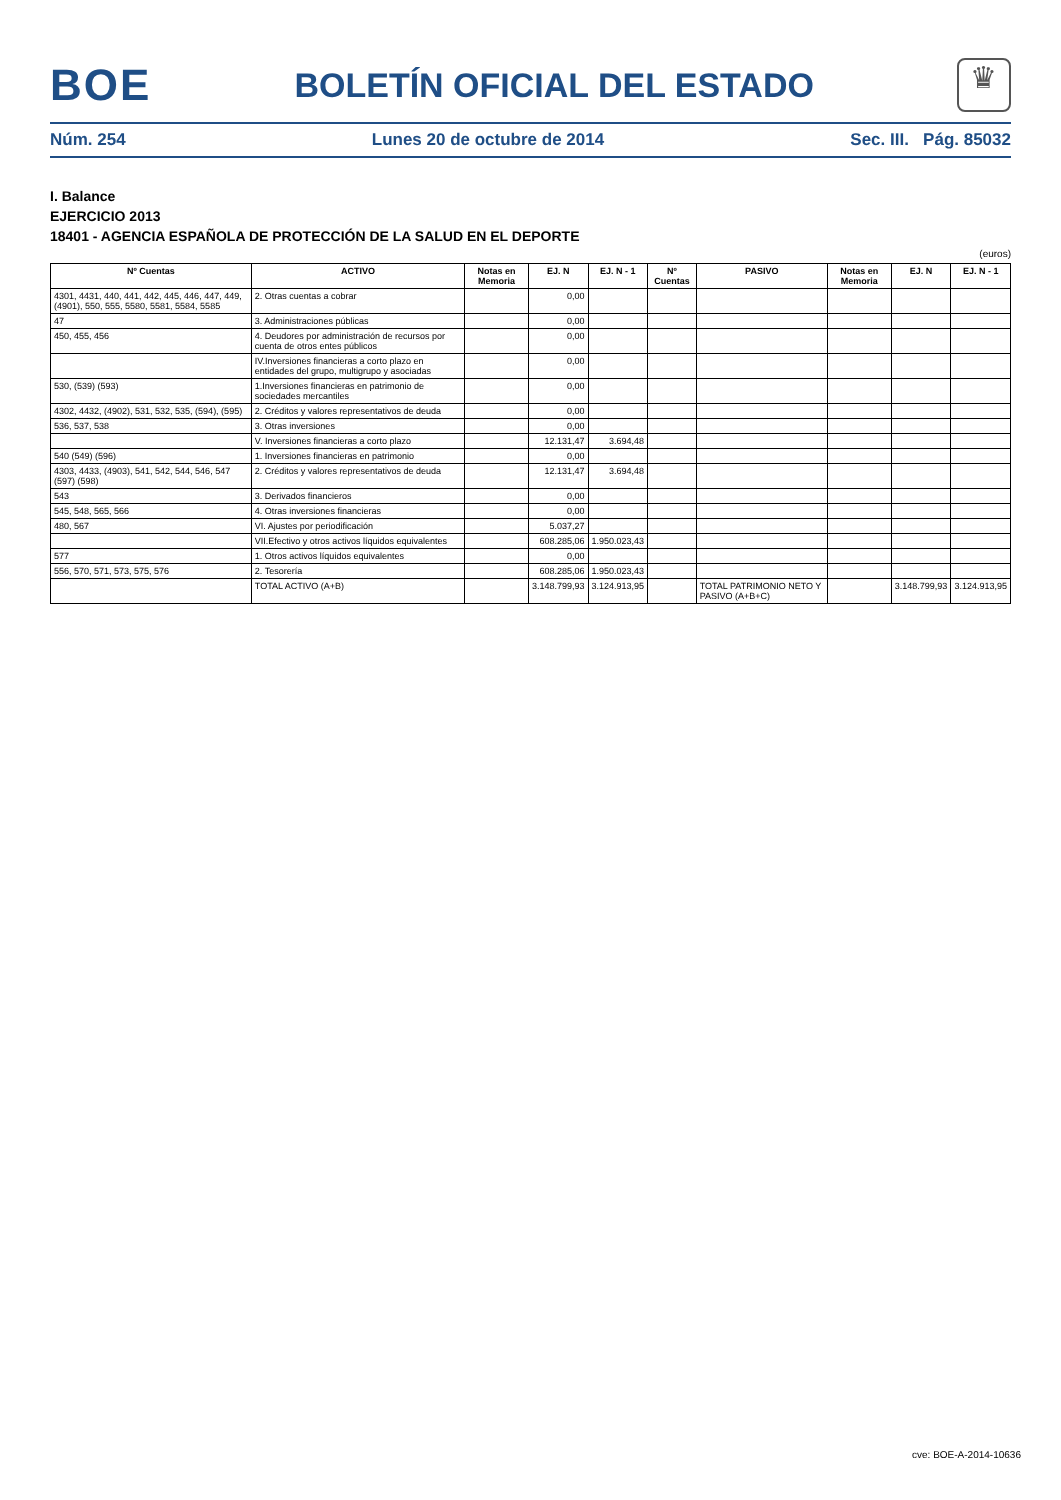BOE
BOLETÍN OFICIAL DEL ESTADO
♛
Núm. 254 Lunes 20 de octubre de 2014 Sec. III. Pág. 85032
I. Balance
EJERCICIO 2013
18401 - AGENCIA ESPAÑOLA DE PROTECCIÓN DE LA SALUD EN EL DEPORTE
(euros)
| Nº Cuentas | ACTIVO | Notas en Memoria | EJ. N | EJ. N - 1 | Nº Cuentas | PASIVO | Notas en Memoria | EJ. N | EJ. N - 1 |
| --- | --- | --- | --- | --- | --- | --- | --- | --- | --- |
| 4301, 4431, 440, 441, 442, 445, 446, 447, 449, (4901), 550, 555, 5580, 5581, 5584, 5585 | 2. Otras cuentas a cobrar | | 0,00 | | | | | | |
| 47 | 3. Administraciones públicas | | 0,00 | | | | | | |
| 450, 455, 456 | 4. Deudores por administración de recursos por cuenta de otros entes públicos | | 0,00 | | | | | | |
| | IV.Inversiones financieras a corto plazo en entidades del grupo, multigrupo y asociadas | | 0,00 | | | | | | |
| 530, (539) (593) | 1.Inversiones financieras en patrimonio de sociedades mercantiles | | 0,00 | | | | | | |
| 4302, 4432, (4902), 531, 532, 535, (594), (595) | 2. Créditos y valores representativos de deuda | | 0,00 | | | | | | |
| 536, 537, 538 | 3. Otras inversiones | | 0,00 | | | | | | |
| | V. Inversiones financieras a corto plazo | | 12.131,47 | 3.694,48 | | | | | |
| 540 (549) (596) | 1. Inversiones financieras en patrimonio | | 0,00 | | | | | | |
| 4303, 4433, (4903), 541, 542, 544, 546, 547 (597) (598) | 2. Créditos y valores representativos de deuda | | 12.131,47 | 3.694,48 | | | | | |
| 543 | 3. Derivados financieros | | 0,00 | | | | | | |
| 545, 548, 565, 566 | 4. Otras inversiones financieras | | 0,00 | | | | | | |
| 480, 567 | VI. Ajustes por periodificación | | 5.037,27 | | | | | | |
| | VII.Efectivo y otros activos líquidos equivalentes | | 608.285,06 | 1.950.023,43 | | | | | |
| 577 | 1. Otros activos líquidos equivalentes | | 0,00 | | | | | | |
| 556, 570, 571, 573, 575, 576 | 2. Tesorería | | 608.285,06 | 1.950.023,43 | | | | | |
| | TOTAL ACTIVO (A+B) | | 3.148.799,93 | 3.124.913,95 | | TOTAL PATRIMONIO NETO Y PASIVO (A+B+C) | | 3.148.799,93 | 3.124.913,95 |
cve: BOE-A-2014-10636